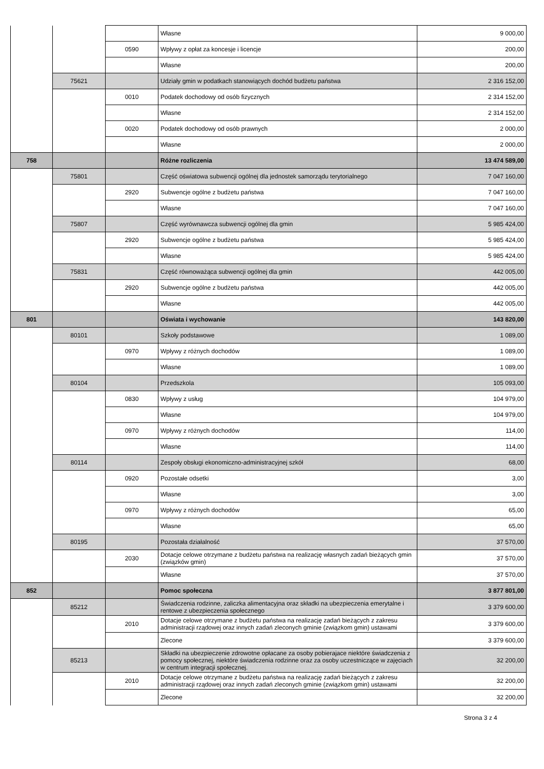| | | | Własne | 9 000,00 |
| | | 0590 | Wpływy z opłat za koncesje i licencje | 200,00 |
| | | | Własne | 200,00 |
| | 75621 | | Udziały gmin w podatkach stanowiących dochód budżetu państwa | 2 316 152,00 |
| | | 0010 | Podatek dochodowy od osób fizycznych | 2 314 152,00 |
| | | | Własne | 2 314 152,00 |
| | | 0020 | Podatek dochodowy od osób prawnych | 2 000,00 |
| | | | Własne | 2 000,00 |
| 758 | | | Różne rozliczenia | 13 474 589,00 |
| | 75801 | | Część oświatowa subwencji ogólnej dla jednostek samorządu terytorialnego | 7 047 160,00 |
| | | 2920 | Subwencje ogólne z budżetu państwa | 7 047 160,00 |
| | | | Własne | 7 047 160,00 |
| | 75807 | | Część wyrównawcza subwencji ogólnej dla gmin | 5 985 424,00 |
| | | 2920 | Subwencje ogólne z budżetu państwa | 5 985 424,00 |
| | | | Własne | 5 985 424,00 |
| | 75831 | | Część równoważąca subwencji ogólnej dla gmin | 442 005,00 |
| | | 2920 | Subwencje ogólne z budżetu państwa | 442 005,00 |
| | | | Własne | 442 005,00 |
| 801 | | | Oświata i wychowanie | 143 820,00 |
| | 80101 | | Szkoły podstawowe | 1 089,00 |
| | | 0970 | Wpływy z różnych dochodów | 1 089,00 |
| | | | Własne | 1 089,00 |
| | 80104 | | Przedszkola | 105 093,00 |
| | | 0830 | Wpływy z usług | 104 979,00 |
| | | | Własne | 104 979,00 |
| | | 0970 | Wpływy z różnych dochodów | 114,00 |
| | | | Własne | 114,00 |
| | 80114 | | Zespoły obsługi ekonomiczno-administracyjnej szkół | 68,00 |
| | | 0920 | Pozostałe odsetki | 3,00 |
| | | | Własne | 3,00 |
| | | 0970 | Wpływy z różnych dochodów | 65,00 |
| | | | Własne | 65,00 |
| | 80195 | | Pozostała działalność | 37 570,00 |
| | | 2030 | Dotacje celowe otrzymane z budżetu państwa na realizację własnych zadań bieżących gmin (związków gmin) | 37 570,00 |
| | | | Własne | 37 570,00 |
| 852 | | | Pomoc społeczna | 3 877 801,00 |
| | 85212 | | Świadczenia rodzinne, zaliczka alimentacyjna oraz składki na ubezpieczenia emerytalne i rentowe z ubezpieczenia społecznego | 3 379 600,00 |
| | | 2010 | Dotacje celowe otrzymane z budżetu państwa na realizację zadań bieżących z zakresu administracji rządowej oraz innych zadań zleconych gminie (związkom gmin) ustawami | 3 379 600,00 |
| | | | Zlecone | 3 379 600,00 |
| | 85213 | | Składki na ubezpieczenie zdrowotne opłacane za osoby pobierajace niektóre świadczenia z pomocy społecznej, niektóre świadczenia rodzinne oraz za osoby uczestniczące w zajęciach w centrum integracji społecznej. | 32 200,00 |
| | | 2010 | Dotacje celowe otrzymane z budżetu państwa na realizację zadań bieżących z zakresu administracji rządowej oraz innych zadań zleconych gminie (związkom gmin) ustawami | 32 200,00 |
| | | | Zlecone | 32 200,00 |
Strona 3 z 4